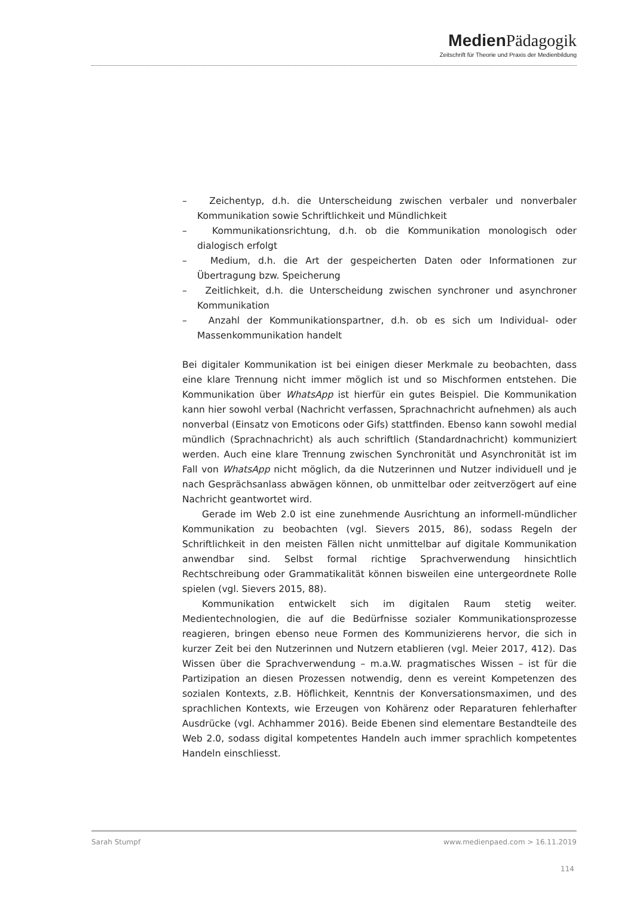Medien Pädagogik
Zeitschrift für Theorie und Praxis der Medienbildung
– Zeichentyp, d.h. die Unterscheidung zwischen verbaler und nonverbaler Kommunikation sowie Schriftlichkeit und Mündlichkeit
– Kommunikationsrichtung, d.h. ob die Kommunikation monologisch oder dialogisch erfolgt
– Medium, d.h. die Art der gespeicherten Daten oder Informationen zur Übertragung bzw. Speicherung
– Zeitlichkeit, d.h. die Unterscheidung zwischen synchroner und asynchroner Kommunikation
– Anzahl der Kommunikationspartner, d.h. ob es sich um Individual- oder Massenkommunikation handelt
Bei digitaler Kommunikation ist bei einigen dieser Merkmale zu beobachten, dass eine klare Trennung nicht immer möglich ist und so Mischformen entstehen. Die Kommunikation über WhatsApp ist hierfür ein gutes Beispiel. Die Kommunikation kann hier sowohl verbal (Nachricht verfassen, Sprachnachricht aufnehmen) als auch nonverbal (Einsatz von Emoticons oder Gifs) stattfinden. Ebenso kann sowohl medial mündlich (Sprachnachricht) als auch schriftlich (Standardnachricht) kommuniziert werden. Auch eine klare Trennung zwischen Synchronität und Asynchronität ist im Fall von WhatsApp nicht möglich, da die Nutzerinnen und Nutzer individuell und je nach Gesprächsanlass abwägen können, ob unmittelbar oder zeitverzögert auf eine Nachricht geantwortet wird.
Gerade im Web 2.0 ist eine zunehmende Ausrichtung an informell-mündlicher Kommunikation zu beobachten (vgl. Sievers 2015, 86), sodass Regeln der Schriftlichkeit in den meisten Fällen nicht unmittelbar auf digitale Kommunikation anwendbar sind. Selbst formal richtige Sprachverwendung hinsichtlich Rechtschreibung oder Grammatikalität können bisweilen eine untergeordnete Rolle spielen (vgl. Sievers 2015, 88).
Kommunikation entwickelt sich im digitalen Raum stetig weiter. Medientechnologien, die auf die Bedürfnisse sozialer Kommunikationsprozesse reagieren, bringen ebenso neue Formen des Kommunizierens hervor, die sich in kurzer Zeit bei den Nutzerinnen und Nutzern etablieren (vgl. Meier 2017, 412). Das Wissen über die Sprachverwendung – m.a.W. pragmatisches Wissen – ist für die Partizipation an diesen Prozessen notwendig, denn es vereint Kompetenzen des sozialen Kontexts, z.B. Höflichkeit, Kenntnis der Konversationsmaximen, und des sprachlichen Kontexts, wie Erzeugen von Kohärenz oder Reparaturen fehlerhafter Ausdrücke (vgl. Achhammer 2016). Beide Ebenen sind elementare Bestandteile des Web 2.0, sodass digital kompetentes Handeln auch immer sprachlich kompetentes Handeln einschliesst.
Sarah Stumpf www.medienpaed.com > 16.11.2019
114